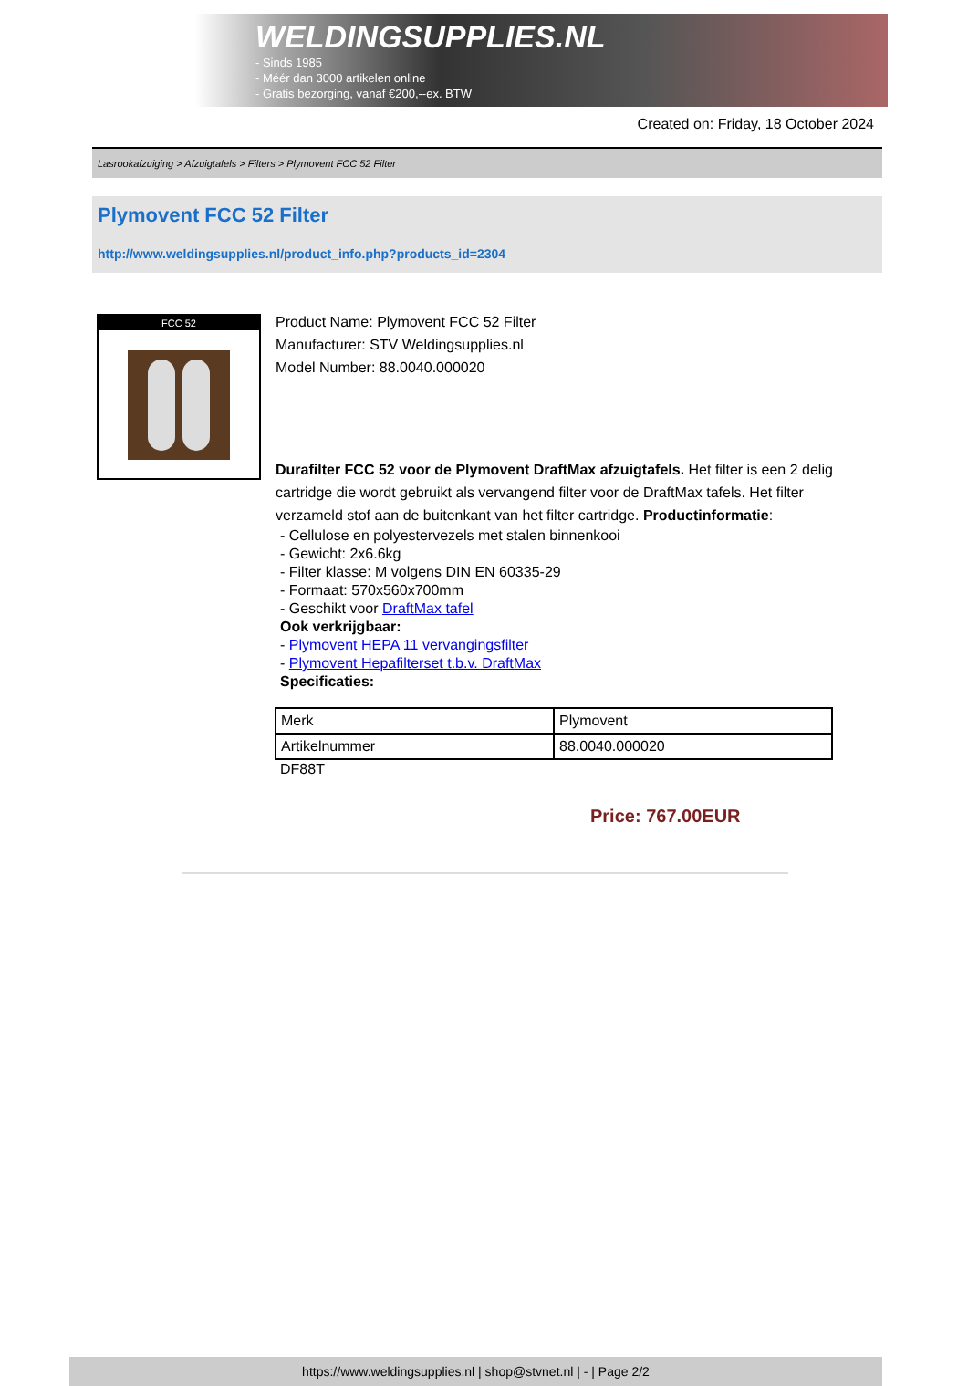WELDINGSUPPLIES.NL
- Sinds 1985
- Méér dan 3000 artikelen online
- Gratis bezorging, vanaf €200,--ex. BTW
Created on: Friday, 18 October 2024
Lasrookafzuiging > Afzuigtafels > Filters > Plymovent FCC 52 Filter
Plymovent FCC 52 Filter
http://www.weldingsupplies.nl/product_info.php?products_id=2304
FCC 52
Product Name: Plymovent FCC 52 Filter
Manufacturer: STV Weldingsupplies.nl
Model Number: 88.0040.000020
Durafilter FCC 52 voor de Plymovent DraftMax afzuigtafels. Het filter is een 2 delig cartridge die wordt gebruikt als vervangend filter voor de DraftMax tafels. Het filter verzameld stof aan de buitenkant van het filter cartridge. Productinformatie:
- Cellulose en polyestervezels met stalen binnenkooi
- Gewicht: 2x6.6kg
- Filter klasse: M volgens DIN EN 60335-29
- Formaat: 570x560x700mm
- Geschikt voor DraftMax tafel
Ook verkrijgbaar:
- Plymovent HEPA 11 vervangingsfilter
- Plymovent Hepafilterset t.b.v. DraftMax
Specificaties:
| Merk | Plymovent |
| Artikelnummer | 88.0040.000020 |
DF88T
Price: 767.00EUR
https://www.weldingsupplies.nl | shop@stvnet.nl | - | Page 2/2